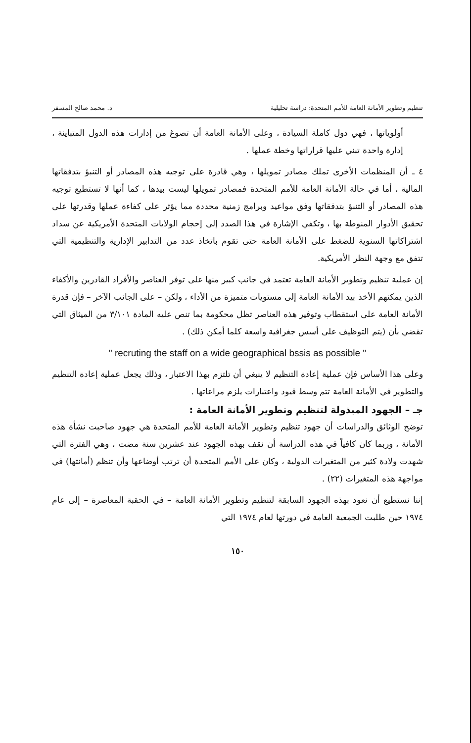تنظيم وتطوير الأمانة العامة للأمم المتحدة: دراسة تحليلية د. محمد صالح المسفر
أولوياتها ، فهي دول كاملة السيادة ، وعلى الأمانة العامة أن تصوغ من إدارات هذه الدول المتباينة ، إدارة واحدة تبني عليها قراراتها وخطة عملها .
٤ ـ أن المنظمات الأخرى تملك مصادر تمويلها ، وهي قادرة على توجيه هذه المصادر أو التنبؤ بتدفقاتها المالية ، أما في حالة الأمانة العامة للأمم المتحدة فمصادر تمويلها ليست بيدها ، كما أنها لا تستطيع توجيه هذه المصادر أو التنبؤ بتدفقاتها وفق مواعيد وبرامج زمنية محددة مما يؤثر على كفاءة عملها وقدرتها على تحقيق الأدوار المنوطة بها ، وتكفي الإشارة في هذا الصدد إلى إحجام الولايات المتحدة الأمريكية عن سداد اشتراكاتها السنوية للضغط على الأمانة العامة حتى تقوم باتخاذ عدد من التدابير الإدارية والتنظيمية التي تتفق مع وجهة النظر الأمريكية.
إن عملية تنظيم وتطوير الأمانة العامة تعتمد في جانب كبير منها على توفر العناصر والأفراد القادرين والأكفاء الذين يمكنهم الأخذ بيد الأمانة العامة إلى مستويات متميزة من الأداء ، ولكن – على الجانب الآخر – فإن قدرة الأمانة العامة على استقطاب وتوفير هذه العناصر تظل محكومة بما تنص عليه المادة ٣/١٠١ من الميثاق التي تقضي بأن (يتم التوظيف على أسس جغرافية واسعة كلما أمكن ذلك) .
" recruting the staff on a wide geographical bssis as possible "
وعلى هذا الأساس فإن عملية إعادة التنظيم لا ينبغي أن تلتزم بهذا الاعتبار ، وذلك يجعل عملية إعادة التنظيم والتطوير في الأمانة العامة تتم وسط قيود واعتبارات يلزم مراعاتها .
جـ – الجهود المبذولة لتنظيم وتطوير الأمانة العامة :
توضح الوثائق والدراسات أن جهود تنظيم وتطوير الأمانة العامة للأمم المتحدة هي جهود صاحبت نشأة هذه الأمانة ، وربما كان كافياً في هذه الدراسة أن نقف بهذه الجهود عند عشرين سنة مضت ، وهي الفترة التي شهدت ولادة كثير من المتغيرات الدولية ، وكان على الأمم المتحدة أن ترتب أوضاعها وأن تنظم (أمانتها) في مواجهة هذه المتغيرات (٢٢) .
إننا نستطيع أن نعود بهذه الجهود السابقة لتنظيم وتطوير الأمانة العامة – في الحقبة المعاصرة – إلى عام ١٩٧٤ حين طلبت الجمعية العامة في دورتها لعام ١٩٧٤ التي
١٥٠